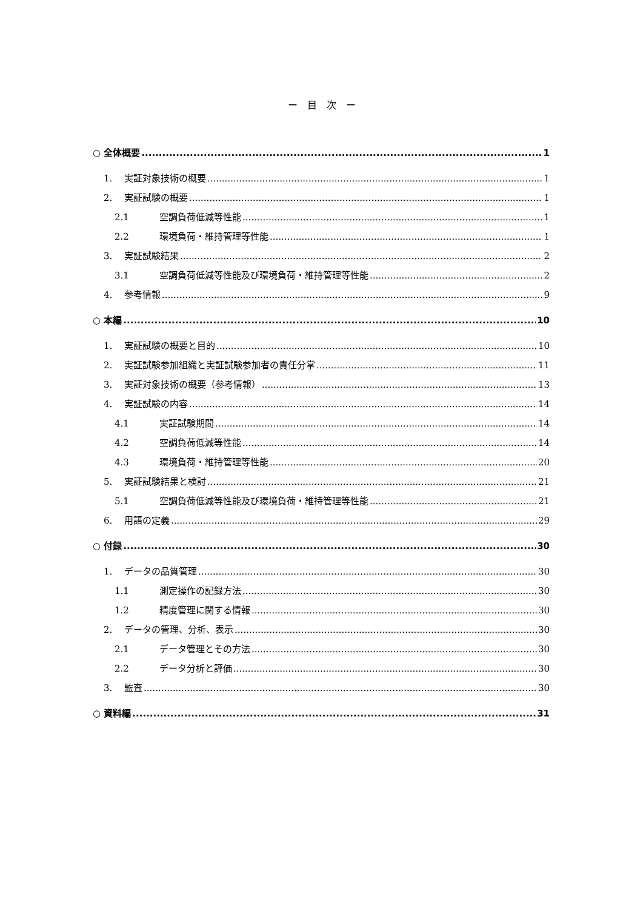ー　目　次　ー
○ 全体概要 1
1. 実証対象技術の概要 1
2. 実証試験の概要 1
2.1 空調負荷低減等性能 1
2.2 環境負荷・維持管理等性能 1
3. 実証試験結果 2
3.1 空調負荷低減等性能及び環境負荷・維持管理等性能 2
4. 参考情報 9
○ 本編 10
1. 実証試験の概要と目的 10
2. 実証試験参加組織と実証試験参加者の責任分掌 11
3. 実証対象技術の概要（参考情報） 13
4. 実証試験の内容 14
4.1 実証試験期間 14
4.2 空調負荷低減等性能 14
4.3 環境負荷・維持管理等性能 20
5. 実証試験結果と検討 21
5.1 空調負荷低減等性能及び環境負荷・維持管理等性能 21
6. 用語の定義 29
○ 付録 30
1. データの品質管理 30
1.1 測定操作の記録方法 30
1.2 精度管理に関する情報 30
2. データの管理、分析、表示 30
2.1 データ管理とその方法 30
2.2 データ分析と評価 30
3. 監査 30
○ 資料編 31